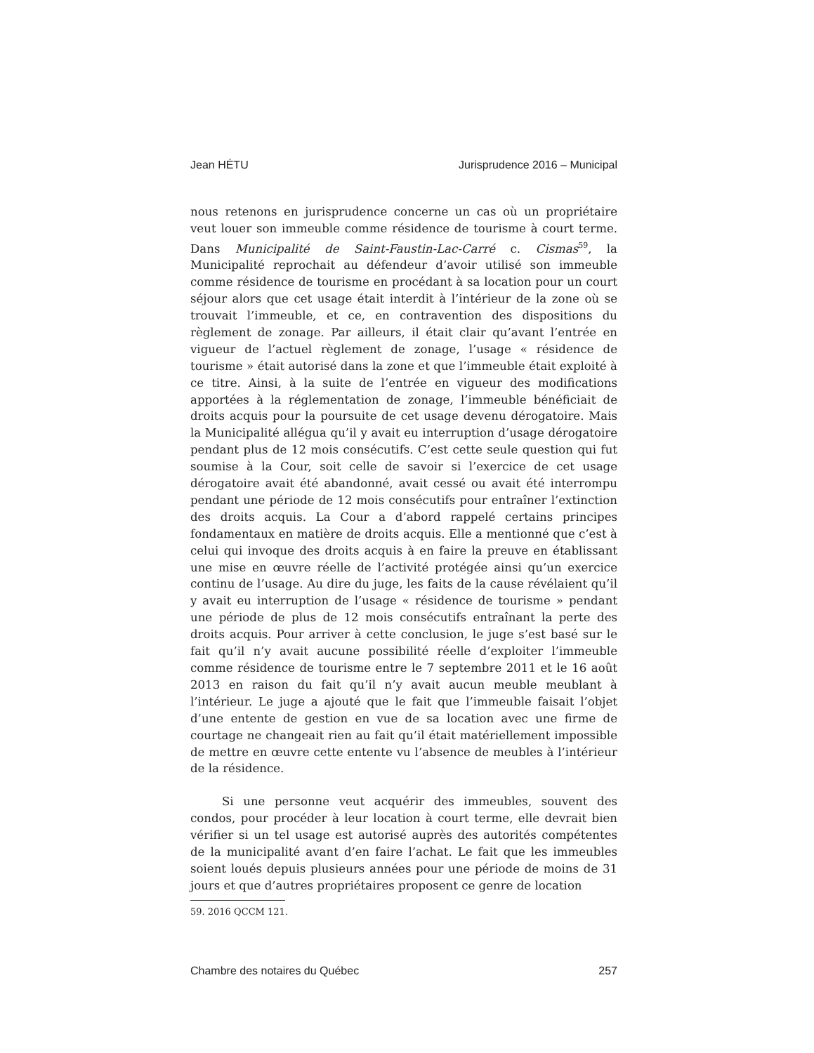Jean HÉTU Jurisprudence 2016 – Municipal
nous retenons en jurisprudence concerne un cas où un propriétaire veut louer son immeuble comme résidence de tourisme à court terme. Dans Municipalité de Saint-Faustin-Lac-Carré c. Cismas<sup>59</sup>, la Municipalité reprochait au défendeur d’avoir utilisé son immeuble comme résidence de tourisme en procédant à sa location pour un court séjour alors que cet usage était interdit à l’intérieur de la zone où se trouvait l’immeuble, et ce, en contravention des dispositions du règlement de zonage. Par ailleurs, il était clair qu’avant l’entrée en vigueur de l’actuel règlement de zonage, l’usage « résidence de tourisme » était autorisé dans la zone et que l’immeuble était exploité à ce titre. Ainsi, à la suite de l’entrée en vigueur des modifications apportées à la réglementation de zonage, l’immeuble bénéficiait de droits acquis pour la poursuite de cet usage devenu dérogatoire. Mais la Municipalité allégua qu’il y avait eu interruption d’usage dérogatoire pendant plus de 12 mois consécutifs. C’est cette seule question qui fut soumise à la Cour, soit celle de savoir si l’exercice de cet usage dérogatoire avait été abandonné, avait cessé ou avait été interrompu pendant une période de 12 mois consécutifs pour entraîner l’extinction des droits acquis. La Cour a d’abord rappelé certains principes fondamentaux en matière de droits acquis. Elle a mentionné que c’est à celui qui invoque des droits acquis à en faire la preuve en établissant une mise en œuvre réelle de l’activité protégée ainsi qu’un exercice continu de l’usage. Au dire du juge, les faits de la cause révélaient qu’il y avait eu interruption de l’usage « résidence de tourisme » pendant une période de plus de 12 mois consécutifs entraînant la perte des droits acquis. Pour arriver à cette conclusion, le juge s’est basé sur le fait qu’il n’y avait aucune possibilité réelle d’exploiter l’immeuble comme résidence de tourisme entre le 7 septembre 2011 et le 16 août 2013 en raison du fait qu’il n’y avait aucun meuble meublant à l’intérieur. Le juge a ajouté que le fait que l’immeuble faisait l’objet d’une entente de gestion en vue de sa location avec une firme de courtage ne changeait rien au fait qu’il était matériellement impossible de mettre en œuvre cette entente vu l’absence de meubles à l’intérieur de la résidence.
Si une personne veut acquérir des immeubles, souvent des condos, pour procéder à leur location à court terme, elle devrait bien vérifier si un tel usage est autorisé auprès des autorités compétentes de la municipalité avant d’en faire l’achat. Le fait que les immeubles soient loués depuis plusieurs années pour une période de moins de 31 jours et que d’autres propriétaires proposent ce genre de location
59. 2016 QCCM 121.
Chambre des notaires du Québec 257